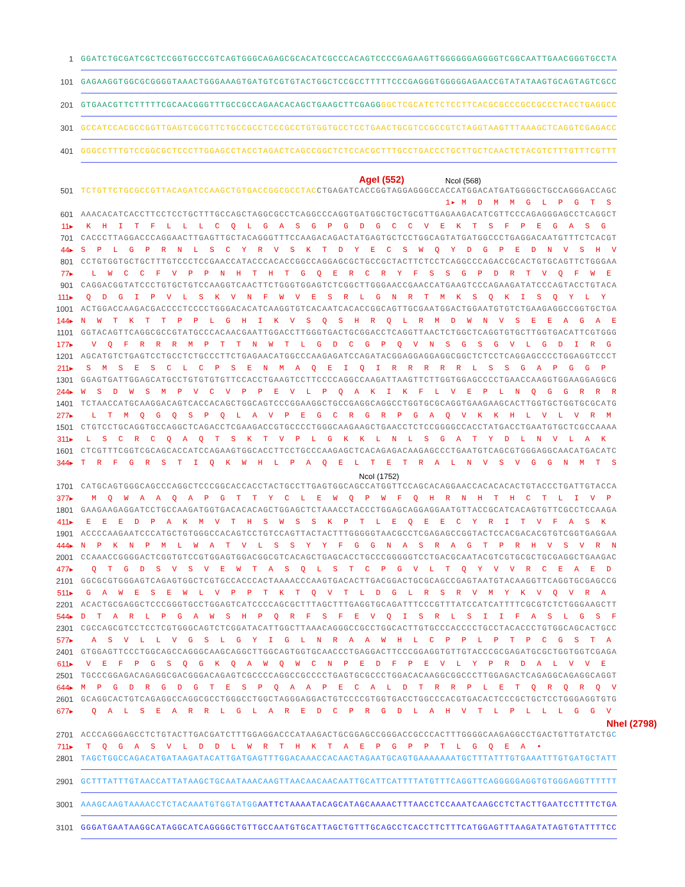1 GGATCTGCGATCGCTCCGGTGCCCGTCAGTGGGCAGAGCGCACATCGCCCACAGTCCCCGAGAAGTTGGGGGGAGGGGTCGGCAATTGAACGGGTGCCTA
101 GAGAAGGTGGCGCGGGGTAAACTGGGAAAGTGATGTCGTGTACTGGCTCCGCCTTTTTCCCGAGGGTGGGGGAGAACCGTATATAAGTGCAGTAGTCGCC
201 GTGAACGTTCTTTTTCGCAACGGGTTTGCCGCCAGAACACAGCTGAAGCTTCGAGG GGCTCGCATCTCTCCTTCACGCGCCCGCCGCCCTACCTGAGGCC
301 GCCATCCACGCCGGTTGAGTCGCGTTCTGCCGCCTCCCGCCTGTGGTGCCTCCTGAACTGCGTCCGCCGTCTAGGTAAGTTTAAAGCTCAGGTCGAGACC
401 GGGCCTTTGTCCGGCGCTCCCTTGGAGCCTACCTAGACTCAGCCGGCTCTCCACGCTTTGCCTGACCCTGCTTGCTCAACTCTACGTCTTTGTTTCGTTT
AgeI (552) NcoI (568)
501 TCTGTTCTGCGCCGTTACAGATCCAAGCTGTGACCGGCGCCTACCTGAGATCACCGGTAGGAGGGCCACCATGGACATGATGGGGCTGCCAGGGACCAGC
1▸ M D M M G L P G T S
601 AAACACATCACCTTCCTCCTGCTTTGCCAGCTAGGCGCCTCAGGCCCAGGTGATGGCTGCTGCGTTGAGAAGACATCGTTCCCAGAGGGAGCCTCAGGCT
11▸ K H I T F L L L C Q L G A S G P G D G C C V E K T S F P E G A S G
701 CACCCTTAGGACCCAGGAACTTGAGTTGCTACAGGGTTTCCAAGACAGACTATGAGTGCTCCTGGCAGTATGATGGCCCTGAGGACAATGTTTCTCACGT
44▸ S P L G P R N L S C Y R V S K T D Y E C S W Q Y D G P E D N V S H V
801 CCTGTGGTGCTGCTTTGTCCCTCCGAACCATACCCACACCGGCCAGGAGCGCTGCCGCTACTTCTCCTCAGGCCCAGACCGCACTGTGCAGTTCTGGGAA
77▸ L W C C F V P P N H T H T G Q E R C R Y F S S G P D R T V Q F W E
901 CAGGACGGTATCCCTGTGCTGTCCAAGGTCAACTTCTGGGTGGAGTCTCGGCTTGGGAACCGAACCATGAAGTCCCAGAAGATATCCCAGTACCTGTACA
111▸ Q D G I P V L S K V N F W V E S R L G N R T M K S Q K I S Q Y L Y
1001 ACTGGACCAAGACGACCCCTCCCCTGGGACACATCAAGGTGTCACAATCACACCGGCAGTTGCGAATGGACTGGAATGTGTCTGAAGAGGCCGGTGCTGA
144▸ N W T K T T P P L G H I K V S Q S H R Q L R M D W N V S E E A G A E
1101 GGTACAGTTCAGGCGCCGTATGCCCACAACGAATTGGACCTTGGGTGACTGCGGACCTCAGGTTAACTCTGGCTCAGGTGTGCTTGGTGACATTCGTGGG
177▸ V Q F R R R M P T T N W T L G D C G P Q V N S G S G V L G D I R G
1201 AGCATGTCTGAGTCCTGCCTCTGCCCTTCTGAGAACATGGCCCAAGAGATCCAGATACGGAGGAGGAGGCGGCTCTCCTCAGGAGCCCCTGGAGGTCCCT
211▸ S M S E S C L C P S E N M A Q E I Q I R R R R R L S S G A P G G P
1301 GGAGTGATTGGAGCATGCCTGTGTGTGTTCCACCTGAAGTCCTTCCCCAGGCCAAGATTAAGTTCTTGGTGGAGCCCCTGAACCAAGGTGGAAGGAGGCG
244▸ W S D W S M P V C V P P E V L P Q A K I K F L V E P L N Q G G R R R
1401 TCTAACCATGCAAGGACAGTCACCACAGCTGGCAGTCCCGGAAGGCTGCCGAGGCAGGCCTGGTGCGCAGGTGAAGAAGCACTTGGTGCTGGTGCGCATG
277▸ L T M Q G Q S P Q L A V P E G C R G R P G A Q V K K H L V L V R M
1501 CTGTCCTGCAGGTGCCAGGCTCAGACCTCGAAGACCGTGCCCCTGGGCAAGAAGCTGAACCTCTCCGGGGCCACCTATGACCTGAATGTGCTCGCCAAAA
311▸ L S C R C Q A Q T S K T V P L G K K L N L S G A T Y D L N V L A K
1601 CTCGTTTCGGTCGCAGCACCATCCAGAAGTGGCACCTTCCTGCCCAAGAGCTCACAGAGACAAGAGCCCTGAATGTCAGCGTGGGAGGCAACATGACATC
344▸ T R F G R S T I Q K W H L P A Q E L T E T R A L N V S V G G N M T S
NcoI (1752)
1701 CATGCAGTGGGCAGCCCAGGCTCCCGGCACCACCTACTGCCTTGAGTGGCAGCCATGGTTCCAGCACAGGAACCACACACACTGTACCCTGATTGTACCA
377▸ M Q W A A Q A P G T T Y C L E W Q P W F Q H R N H T H C T L I V P
1801 GAAGAAGAGGATCCTGCCAAGATGGTGACACACAGCTGGAGCTCTAAACCTACCCTGGAGCAGGAGGAATGTTACCGCATCACAGTGTTCGCCTCCAAGA
411▸ E E E D P A K M V T H S W S S K P T L E Q E E C Y R I T V F A S K
1901 ACCCCAAGAATCCCATGCTGTGGGCCACAGTCCTGTCCAGTTACTACTTTGGGGGTAACGCCTCGAGAGCCGGTACTCCACGACACGTGTCGGTGAGGAA
444▸ N P K N P M L W A T V L S S Y Y F G G N A S R A G T P R H V S V R N
2001 CCAAACCGGGGACTCGGTGTCCGTGGAGTGGACGGCGTCACAGCTGAGCACCTGCCCGGGGGTCCTGACGCAATACGTCGTGCGCTGCGAGGCTGAAGAC
477▸ Q T G D S V S V E W T A S Q L S T C P G V L T Q Y V V R C E A E D
2101 GGCGCGTGGGAGTCAGAGTGGCTCGTGCCACCCACTAAAACCCAAGTGACACTTGACGGACTGCGCAGCCGAGTAATGTACAAGGTTCAGGTGCGAGCCG
511▸ G A W E S E W L V P P T K T Q V T L D G L R S R V M Y K V Q V R A
2201 ACACTGCGAGGCTCCCGGGTGCCTGGAGTCATCCCCAGCGCTTTAGCTTTGAGGTGCAGATTTCCCGTTTATCCATCATTTTCGCGTCTCTGGGAAGCTT
544▸ D T A R L P G A W S H P Q R F S F E V Q I S R L S I I F A S L G S F
2301 CGCCAGCGTCCTCCTCGTGGGCAGTCTCGGATACATTGGCTTAAACAGGGCCGCCTGGCACTTGTGCCCACCCCTGCCTACACCCTGTGGCAGCACTGCC
577▸ A S V L L V G S L G Y I G L N R A A W H L C P P L P T P C G S T A
2401 GTGGAGTTCCCTGGCAGCCAGGGCAAGCAGGCTTGGCAGTGGTGCAACCCTGAGGACTTCCCGGAGGTGTTGTACCCGCGAGATGCGCTGGTGGTCGAGA
611▸ V E F P G S Q G K Q A W Q W C N P E D F P E V L Y P R D A L V V E
2501 TGCCCGGAGACAGAGGCGACGGGACAGAGTCGCCCCAGGCCGCCCCTGAGTGCGCCCTGGACACAAGGCGGCCCTTGGAGACTCAGAGGCAGAGGCAGGT
644▸ M P G D R G D G T E S P Q A A P E C A L D T R R P L E T Q R Q R Q V
2601 GCAGGCACTGTCAGAGGCCAGGCGCCTGGGCCTGGCTAGGGAGGACTGTCCCCGTGGTGACCTGGCCCACGTGACACTCCCGCTGCTCCTGGGAGGTGTG
677▸ Q A L S E A R R L G L A R E D C P R G D L A H V T L P L L L G G V
NheI (2798)
2701 ACCCAGGGAGCCTCTGTACTTGACGATCTTTGGAGGACCCATAAGACTGCGGAGCCGGGACCGCCCACTTTGGGGCAAGAGGCCTGACTGTTGTATCTGC
711▸ T Q G A S V L D D L W R T H K T A E P G P P T L G Q E A •
2801 TAGCTGGCCAGACATGATAAGATACATTGATGAGTTTGGACAAACCACAACTAGAATGCAGTGAAAAAAATGCTTTATTTGTGAAATTTGTGATGCTATT
2901 GCTTTATTTGTAACCATTATAAGCTGCAATAAACAAGTTAACAACAACAATTGCATTCATTTTATGTTTCAGGTTCAGGGGGAGGTGTGGGAGGTTTTTT
3001 AAAGCAAGTAAAACCTCTACAAATGTGGTATGG AATTCTAAAATACAGCATAGCAAAACTTTAACCTCCAAATCAAGCCTCTACTTGAATCCTTTTCTGA
3101 GGGATGAATAAGGCATAGGCATCAGGGGCTGTTGCCAATGTGCATTAGCTGTTTGCAGCCTCACCTTCTTTCATGGAGTTTAAGATATAGTGTATTTTCC